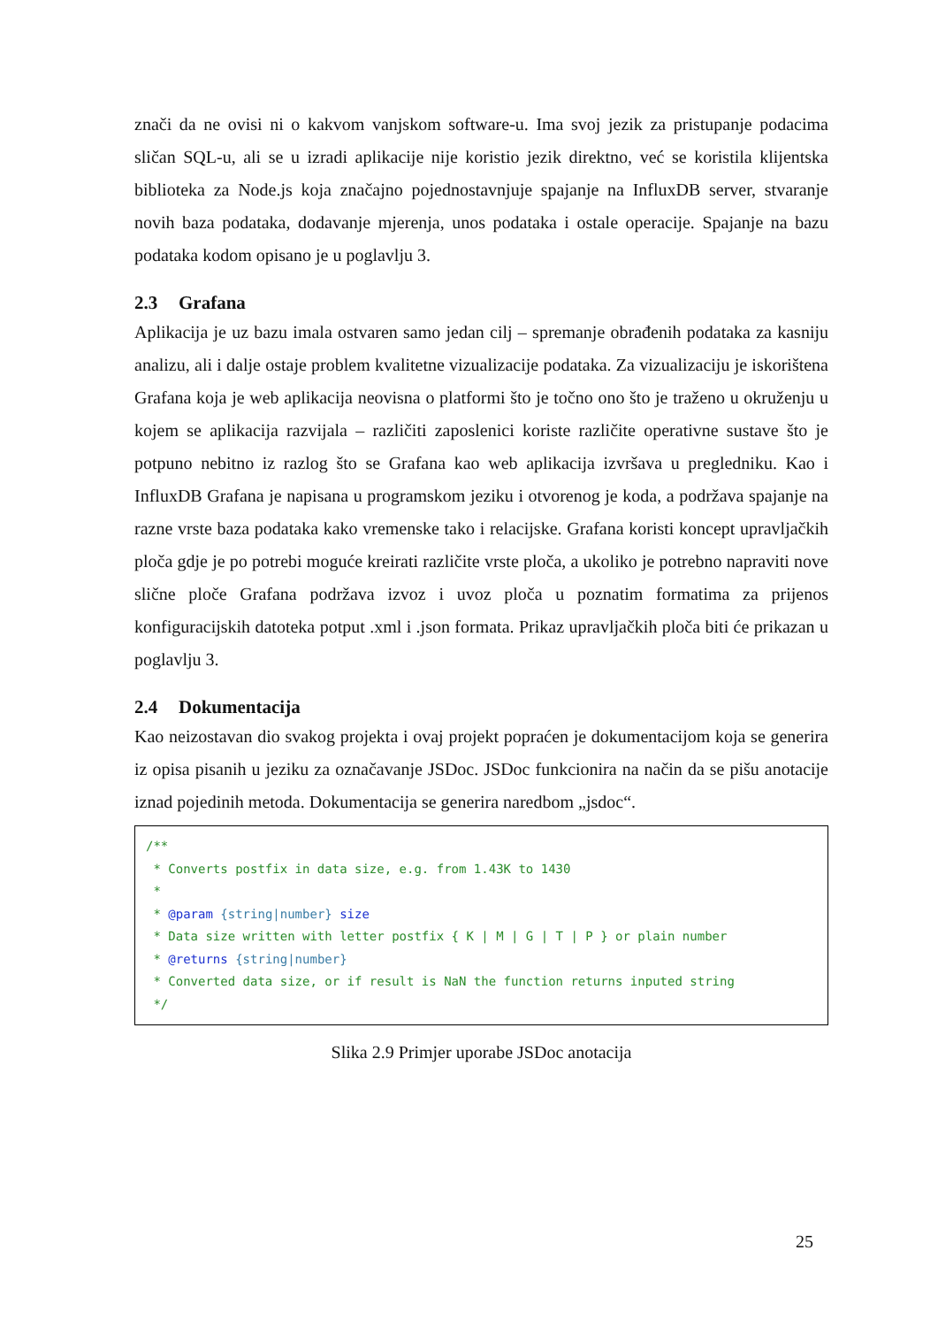znači da ne ovisi ni o kakvom vanjskom software-u. Ima svoj jezik za pristupanje podacima sličan SQL-u, ali se u izradi aplikacije nije koristio jezik direktno, već se koristila klijentska biblioteka za Node.js koja značajno pojednostavnjuje spajanje na InfluxDB server, stvaranje novih baza podataka, dodavanje mjerenja, unos podataka i ostale operacije. Spajanje na bazu podataka kodom opisano je u poglavlju 3.
2.3 Grafana
Aplikacija je uz bazu imala ostvaren samo jedan cilj – spremanje obrađenih podataka za kasniju analizu, ali i dalje ostaje problem kvalitetne vizualizacije podataka. Za vizualizaciju je iskorištena Grafana koja je web aplikacija neovisna o platformi što je točno ono što je traženo u okruženju u kojem se aplikacija razvijala – različiti zaposlenici koriste različite operativne sustave što je potpuno nebitno iz razlog što se Grafana kao web aplikacija izvršava u pregledniku. Kao i InfluxDB Grafana je napisana u programskom jeziku i otvorenog je koda, a podržava spajanje na razne vrste baza podataka kako vremenske tako i relacijske. Grafana koristi koncept upravljačkih ploča gdje je po potrebi moguće kreirati različite vrste ploča, a ukoliko je potrebno napraviti nove slične ploče Grafana podržava izvoz i uvoz ploča u poznatim formatima za prijenos konfiguracijskih datoteka potput .xml i .json formata. Prikaz upravljačkih ploča biti će prikazan u poglavlju 3.
2.4 Dokumentacija
Kao neizostavan dio svakog projekta i ovaj projekt popraćen je dokumentacijom koja se generira iz opisa pisanih u jeziku za označavanje JSDoc. JSDoc funkcionira na način da se pišu anotacije iznad pojedinih metoda. Dokumentacija se generira naredbom „jsdoc“.
/** * Converts postfix in data size, e.g. from 1.43K to 1430 * * @param {string|number} size * Data size written with letter postfix { K | M | G | T | P } or plain number * @returns {string|number} * Converted data size, or if result is NaN the function returns inputed string */
Slika 2.9 Primjer uporabe JSDoc anotacija
25